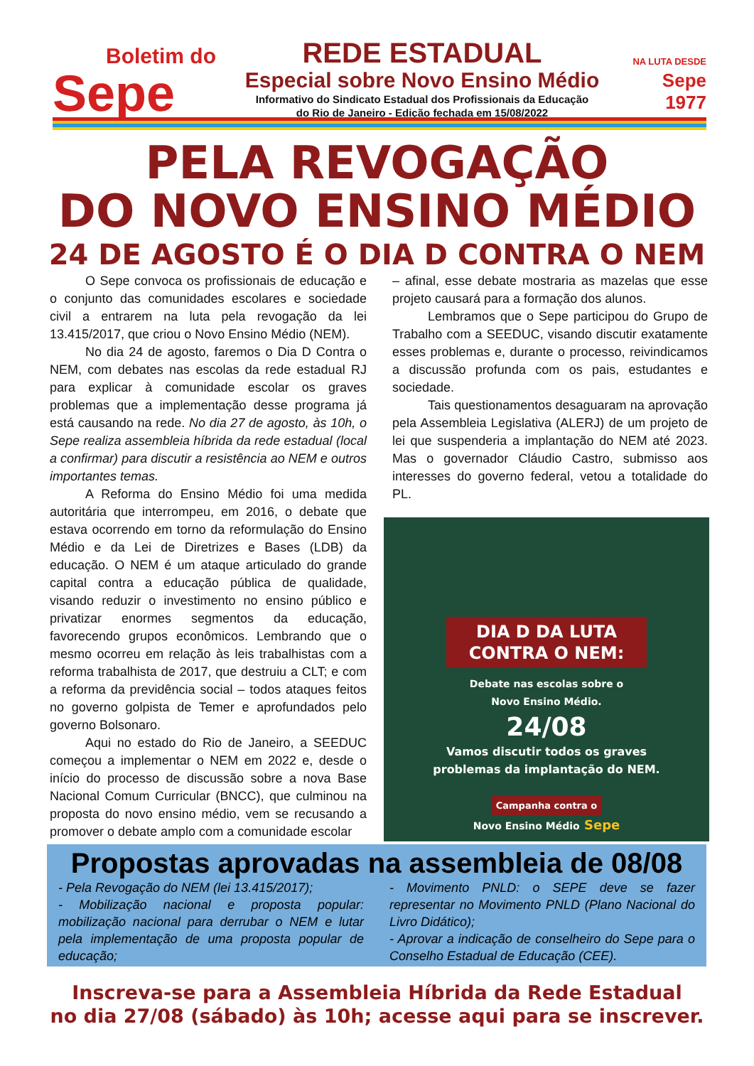Boletim do
Sepe
REDE ESTADUAL
Especial sobre Novo Ensino Médio
Informativo do Sindicato Estadual dos Profissionais da Educação
do Rio de Janeiro - Edição fechada em 15/08/2022
NA LUTA DESDE
Sepe
1977
PELA REVOGAÇÃO
DO NOVO ENSINO MÉDIO
24 DE AGOSTO É O DIA D CONTRA O NEM
O Sepe convoca os profissionais de educação e o conjunto das comunidades escolares e sociedade civil a entrarem na luta pela revogação da lei 13.415/2017, que criou o Novo Ensino Médio (NEM).
No dia 24 de agosto, faremos o Dia D Contra o NEM, com debates nas escolas da rede estadual RJ para explicar à comunidade escolar os graves problemas que a implementação desse programa já está causando na rede. No dia 27 de agosto, às 10h, o Sepe realiza assembleia híbrida da rede estadual (local a confirmar) para discutir a resistência ao NEM e outros importantes temas.
A Reforma do Ensino Médio foi uma medida autoritária que interrompeu, em 2016, o debate que estava ocorrendo em torno da reformulação do Ensino Médio e da Lei de Diretrizes e Bases (LDB) da educação. O NEM é um ataque articulado do grande capital contra a educação pública de qualidade, visando reduzir o investimento no ensino público e privatizar enormes segmentos da educação, favorecendo grupos econômicos. Lembrando que o mesmo ocorreu em relação às leis trabalhistas com a reforma trabalhista de 2017, que destruiu a CLT; e com a reforma da previdência social – todos ataques feitos no governo golpista de Temer e aprofundados pelo governo Bolsonaro.
Aqui no estado do Rio de Janeiro, a SEEDUC começou a implementar o NEM em 2022 e, desde o início do processo de discussão sobre a nova Base Nacional Comum Curricular (BNCC), que culminou na proposta do novo ensino médio, vem se recusando a promover o debate amplo com a comunidade escolar
– afinal, esse debate mostraria as mazelas que esse projeto causará para a formação dos alunos.
Lembramos que o Sepe participou do Grupo de Trabalho com a SEEDUC, visando discutir exatamente esses problemas e, durante o processo, reivindicamos a discussão profunda com os pais, estudantes e sociedade.
Tais questionamentos desaguaram na aprovação pela Assembleia Legislativa (ALERJ) de um projeto de lei que suspenderia a implantação do NEM até 2023. Mas o governador Cláudio Castro, submisso aos interesses do governo federal, vetou a totalidade do PL.
DIA D DA LUTA
CONTRA O NEM:
Debate nas escolas sobre o
Novo Ensino Médio.
24/08
Vamos discutir todos os graves
problemas da implantação do NEM.
Campanha contra o
Novo Ensino Médio Sepe
Propostas aprovadas na assembleia de 08/08
- Pela Revogação do NEM (lei 13.415/2017);
- Mobilização nacional e proposta popular: mobilização nacional para derrubar o NEM e lutar pela implementação de uma proposta popular de educação;
- Movimento PNLD: o SEPE deve se fazer representar no Movimento PNLD (Plano Nacional do Livro Didático);
- Aprovar a indicação de conselheiro do Sepe para o Conselho Estadual de Educação (CEE).
Inscreva-se para a Assembleia Híbrida da Rede Estadual
no dia 27/08 (sábado) às 10h; acesse aqui para se inscrever.